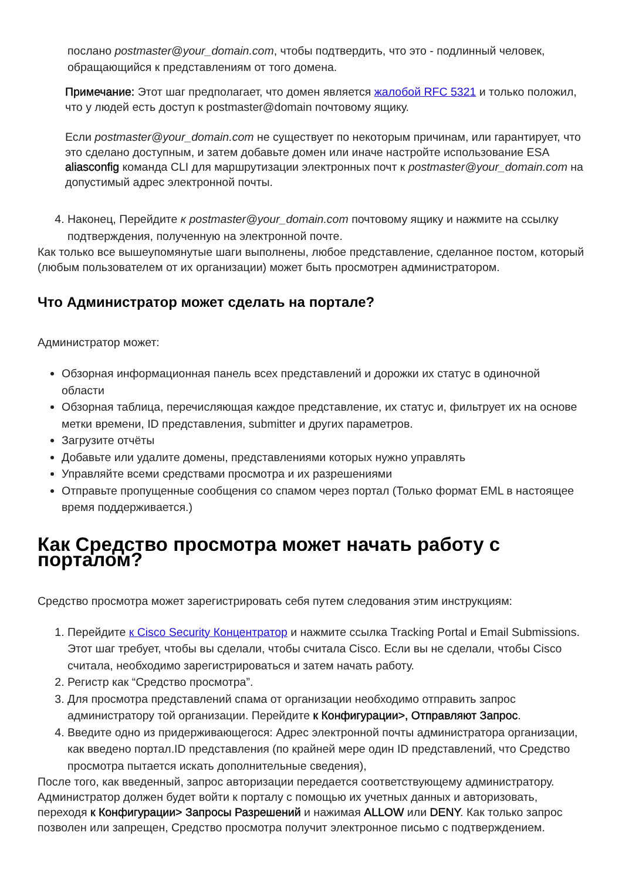послано postmaster@your_domain.com, чтобы подтвердить, что это - подлинный человек, обращающийся к представлениям от того домена.
Примечание: Этот шаг предполагает, что домен является жалобой RFC 5321 и только положил, что у людей есть доступ к postmaster@domain почтовому ящику.
Если postmaster@your_domain.com не существует по некоторым причинам, или гарантирует, что это сделано доступным, и затем добавьте домен или иначе настройте использование ESA aliasconfig команда CLI для маршрутизации электронных почт к postmaster@your_domain.com на допустимый адрес электронной почты.
4. Наконец, Перейдите к postmaster@your_domain.com почтовому ящику и нажмите на ссылку подтверждения, полученную на электронной почте.
Как только все вышеупомянутые шаги выполнены, любое представление, сделанное постом, который (любым пользователем от их организации) может быть просмотрен администратором.
Что Администратор может сделать на портале?
Администратор может:
Обзорная информационная панель всех представлений и дорожки их статус в одиночной области
Обзорная таблица, перечисляющая каждое представление, их статус и, фильтрует их на основе метки времени, ID представления, submitter и других параметров.
Загрузите отчёты
Добавьте или удалите домены, представлениями которых нужно управлять
Управляйте всеми средствами просмотра и их разрешениями
Отправьте пропущенные сообщения со спамом через портал (Только формат EML в настоящее время поддерживается.)
Как Средство просмотра может начать работу с порталом?
Средство просмотра может зарегистрировать себя путем следования этим инструкциям:
1. Перейдите к Cisco Security Концентратор и нажмите ссылка Tracking Portal и Email Submissions. Этот шаг требует, чтобы вы сделали, чтобы считала Cisco. Если вы не сделали, чтобы Cisco считала, необходимо зарегистрироваться и затем начать работу.
2. Регистр как “Средство просмотра”.
3. Для просмотра представлений спама от организации необходимо отправить запрос администратору той организации. Перейдите к Конфигурации>, Отправляют Запрос.
4. Введите одно из придерживающегося: Адрес электронной почты администратора организации, как введено портал.ID представления (по крайней мере один ID представлений, что Средство просмотра пытается искать дополнительные сведения),
После того, как введенный, запрос авторизации передается соответствующему администратору. Администратор должен будет войти к порталу с помощью их учетных данных и авторизовать, переходя к Конфигурации> Запросы Разрешений и нажимая ALLOW или DENY. Как только запрос позволен или запрещен, Средство просмотра получит электронное письмо с подтверждением.